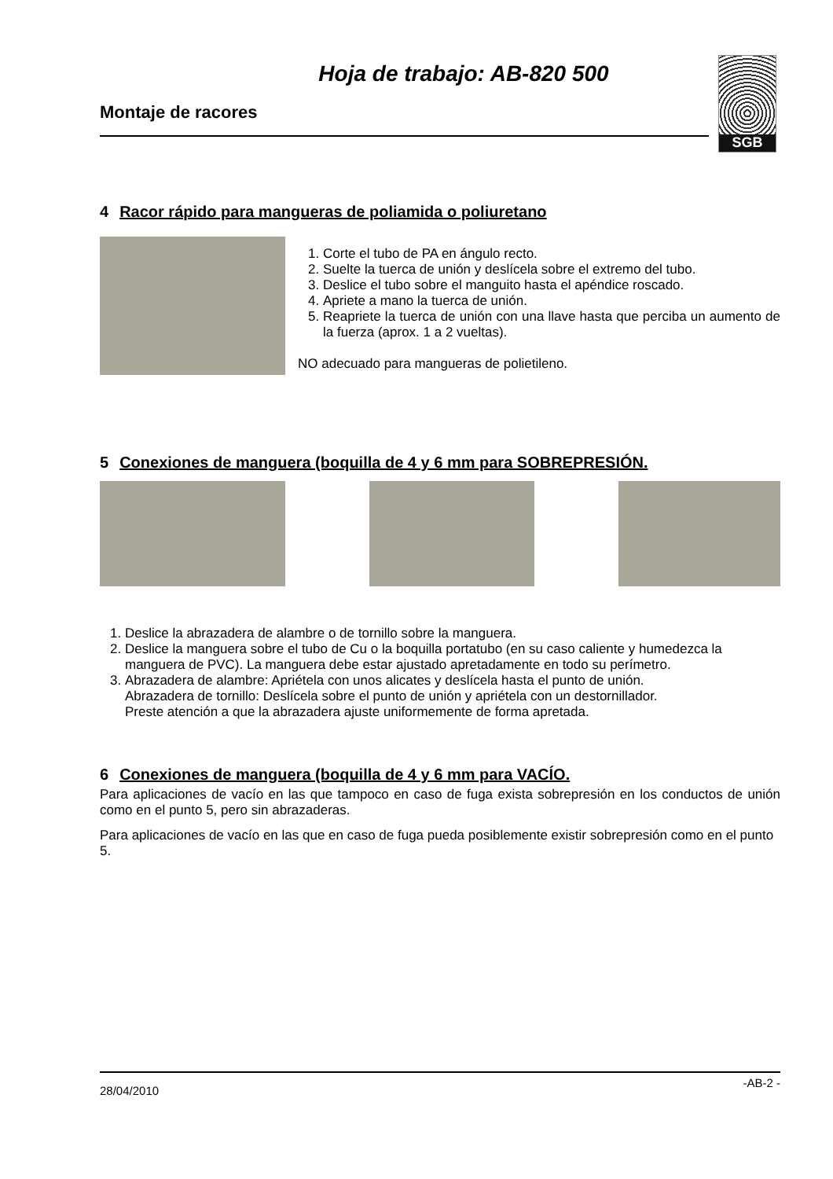Hoja de trabajo: AB-820 500
Montaje de racores
SGB
4 Racor rápido para mangueras de poliamida o poliuretano
1. Corte el tubo de PA en ángulo recto.
2. Suelte la tuerca de unión y deslícela sobre el extremo del tubo.
3. Deslice el tubo sobre el manguito hasta el apéndice roscado.
4. Apriete a mano la tuerca de unión.
5. Reapriete la tuerca de unión con una llave hasta que perciba un aumento de la fuerza (aprox. 1 a 2 vueltas).
NO adecuado para mangueras de polietileno.
5 Conexiones de manguera (boquilla de 4 y 6 mm para SOBREPRESIÓN.
1. Deslice la abrazadera de alambre o de tornillo sobre la manguera.
2. Deslice la manguera sobre el tubo de Cu o la boquilla portatubo (en su caso caliente y humedezca la manguera de PVC). La manguera debe estar ajustado apretadamente en todo su perímetro.
3. Abrazadera de alambre: Apriételа con unos alicates y deslícela hasta el punto de unión.
Abrazadera de tornillo: Deslícela sobre el punto de unión y apriétela con un destornillador.
Preste atención a que la abrazadera ajuste uniformemente de forma apretada.
6 Conexiones de manguera (boquilla de 4 y 6 mm para VACÍO.
Para aplicaciones de vacío en las que tampoco en caso de fuga exista sobrepresión en los conductos de unión como en el punto 5, pero sin abrazaderas.
Para aplicaciones de vacío en las que en caso de fuga pueda posiblemente existir sobrepresión como en el punto 5.
28/04/2010 -AB-2 -